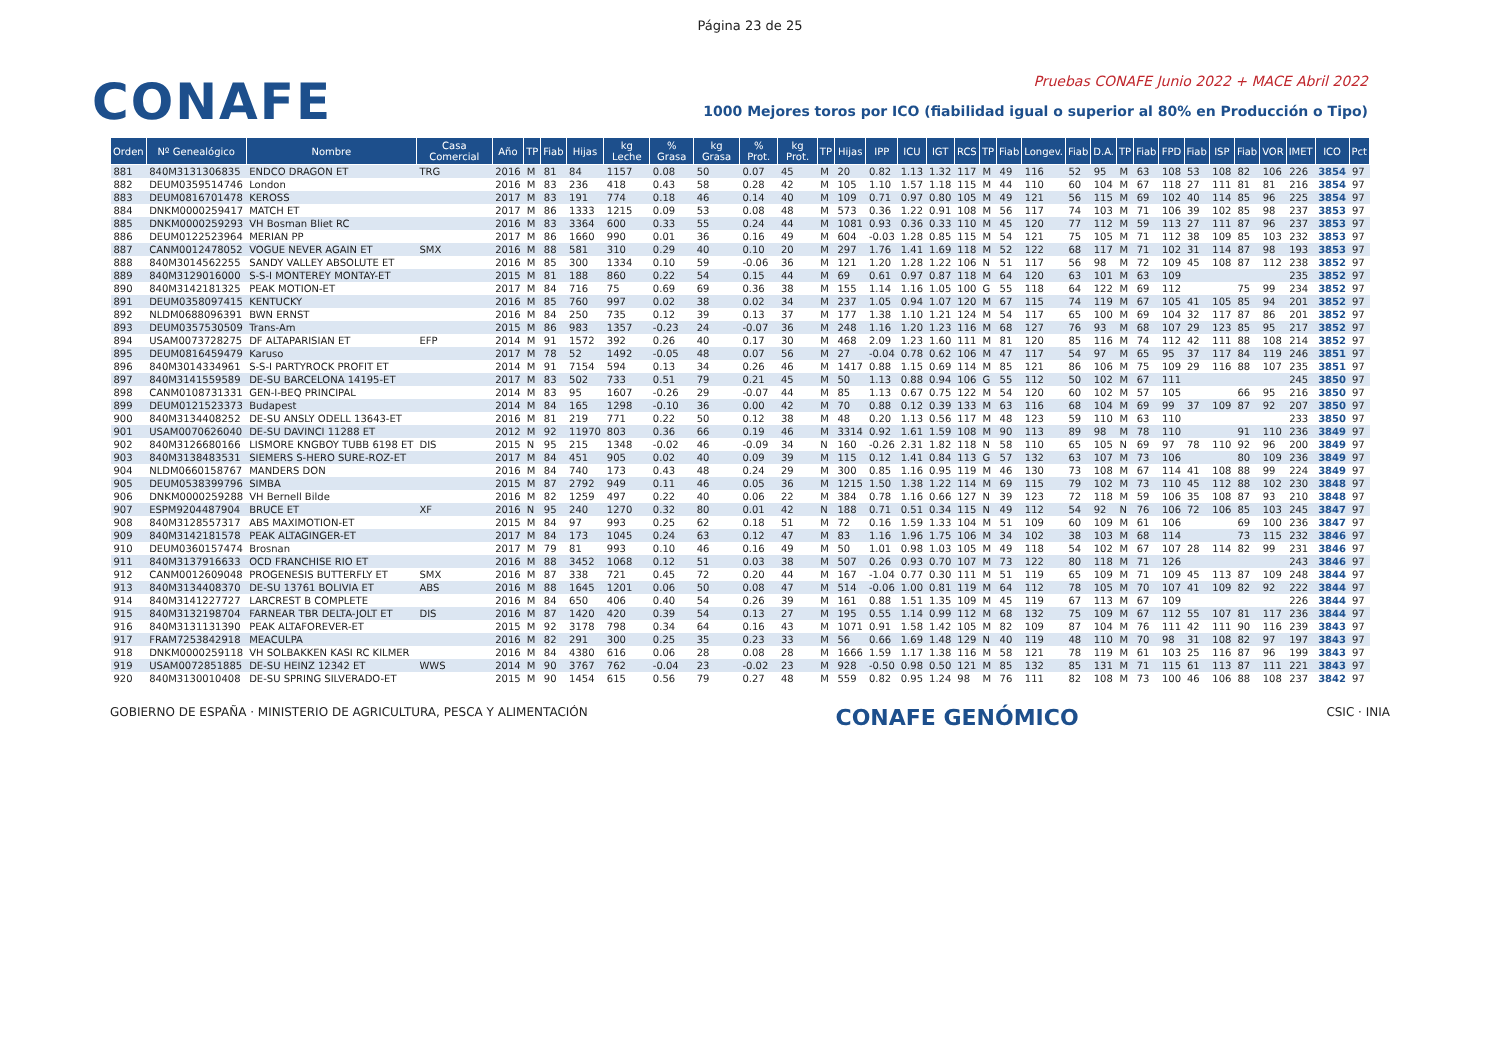Página 23 de 25
CONAFE
Pruebas CONAFE Junio 2022 + MACE Abril 2022
1000 Mejores toros por ICO (fiabilidad igual o superior al 80% en Producción o Tipo)
| Orden | Nº Genealógico | Nombre | Casa Comercial | Año | TP | Fiab | Hijas | kg Leche | % Grasa | kg Grasa | % Prot. | kg Prot. | TP | Hijas | IPP | ICU | IGT | RCS | TP | Fiab | Longev. | Fiab | D.A. | TP | Fiab | FPD | Fiab | ISP | Fiab | VOR | IMET | ICO | Pct |
| --- | --- | --- | --- | --- | --- | --- | --- | --- | --- | --- | --- | --- | --- | --- | --- | --- | --- | --- | --- | --- | --- | --- | --- | --- | --- | --- | --- | --- | --- | --- | --- | --- | --- |
| 881 | 840M3131306835 | ENDCO DRAGON ET | TRG | 2016 | M | 81 | 84 | 1157 | 0.08 | 50 | 0.07 | 45 | M | 20 | 0.82 | 1.13 | 1.32 | 117 | M | 49 | 116 | 52 | 95 | M | 63 | 108 | 53 | 108 | 82 | 106 | 226 | 3854 | 97 |
| 882 | DEUM0359514746 | London | | 2016 | M | 83 | 236 | 418 | 0.43 | 58 | 0.28 | 42 | M | 105 | 1.10 | 1.57 | 1.18 | 115 | M | 44 | 110 | 60 | 104 | M | 67 | 118 | 27 | 111 | 81 | 81 | 216 | 3854 | 97 |
| 883 | DEUM0816701478 | KEROSS | | 2017 | M | 83 | 191 | 774 | 0.18 | 46 | 0.14 | 40 | M | 109 | 0.71 | 0.97 | 0.80 | 105 | M | 49 | 121 | 56 | 115 | M | 69 | 102 | 40 | 114 | 85 | 96 | 225 | 3854 | 97 |
| 884 | DNKM0000259417 | MATCH ET | | 2017 | M | 86 | 1333 | 1215 | 0.09 | 53 | 0.08 | 48 | M | 573 | 0.36 | 1.22 | 0.91 | 108 | M | 56 | 117 | 74 | 103 | M | 71 | 106 | 39 | 102 | 85 | 98 | 237 | 3853 | 97 |
| 885 | DNKM0000259293 | VH Bosman Bliet RC | | 2016 | M | 83 | 3364 | 600 | 0.33 | 55 | 0.24 | 44 | M | 1081 | 0.93 | 0.36 | 0.33 | 110 | M | 45 | 120 | 77 | 112 | M | 59 | 113 | 27 | 111 | 87 | 96 | 237 | 3853 | 97 |
| 886 | DEUM0122523964 | MERIAN PP | | 2017 | M | 86 | 1660 | 990 | 0.01 | 36 | 0.16 | 49 | M | 604 | -0.03 | 1.28 | 0.85 | 115 | M | 54 | 121 | 75 | 105 | M | 71 | 112 | 38 | 109 | 85 | 103 | 232 | 3853 | 97 |
| 887 | CANM0012478052 | VOGUE NEVER AGAIN ET | SMX | 2016 | M | 88 | 581 | 310 | 0.29 | 40 | 0.10 | 20 | M | 297 | 1.76 | 1.41 | 1.69 | 118 | M | 52 | 122 | 68 | 117 | M | 71 | 102 | 31 | 114 | 87 | 98 | 193 | 3853 | 97 |
| 888 | 840M3014562255 | SANDY VALLEY ABSOLUTE ET | | 2016 | M | 85 | 300 | 1334 | 0.10 | 59 | -0.06 | 36 | M | 121 | 1.20 | 1.28 | 1.22 | 106 | N | 51 | 117 | 56 | 98 | M | 72 | 109 | 45 | 108 | 87 | 112 | 238 | 3852 | 97 |
| 889 | 840M3129016000 | S-S-I MONTEREY MONTAY-ET | | 2015 | M | 81 | 188 | 860 | 0.22 | 54 | 0.15 | 44 | M | 69 | 0.61 | 0.97 | 0.87 | 118 | M | 64 | 120 | 63 | 101 | M | 63 | 109 | | | | | 235 | 3852 | 97 |
| 890 | 840M3142181325 | PEAK MOTION-ET | | 2017 | M | 84 | 716 | 75 | 0.69 | 69 | 0.36 | 38 | M | 155 | 1.14 | 1.16 | 1.05 | 100 | G | 55 | 118 | 64 | 122 | M | 69 | 112 | | | 75 | 99 | 234 | 3852 | 97 |
| 891 | DEUM0358097415 | KENTUCKY | | 2016 | M | 85 | 760 | 997 | 0.02 | 38 | 0.02 | 34 | M | 237 | 1.05 | 0.94 | 1.07 | 120 | M | 67 | 115 | 74 | 119 | M | 67 | 105 | 41 | 105 | 85 | 94 | 201 | 3852 | 97 |
| 892 | NLDM0688096391 | BWN ERNST | | 2016 | M | 84 | 250 | 735 | 0.12 | 39 | 0.13 | 37 | M | 177 | 1.38 | 1.10 | 1.21 | 124 | M | 54 | 117 | 65 | 100 | M | 69 | 104 | 32 | 117 | 87 | 86 | 201 | 3852 | 97 |
| 893 | DEUM0357530509 | Trans-Am | | 2015 | M | 86 | 983 | 1357 | -0.23 | 24 | -0.07 | 36 | M | 248 | 1.16 | 1.20 | 1.23 | 116 | M | 68 | 127 | 76 | 93 | M | 68 | 107 | 29 | 123 | 85 | 95 | 217 | 3852 | 97 |
| 894 | USAM0073728275 | DF ALTAPARISIAN ET | EFP | 2014 | M | 91 | 1572 | 392 | 0.26 | 40 | 0.17 | 30 | M | 468 | 2.09 | 1.23 | 1.60 | 111 | M | 81 | 120 | 85 | 116 | M | 74 | 112 | 42 | 111 | 88 | 108 | 214 | 3852 | 97 |
| 895 | DEUM0816459479 | Karuso | | 2017 | M | 78 | 52 | 1492 | -0.05 | 48 | 0.07 | 56 | M | 27 | -0.04 | 0.78 | 0.62 | 106 | M | 47 | 117 | 54 | 97 | M | 65 | 95 | 37 | 117 | 84 | 119 | 246 | 3851 | 97 |
| 896 | 840M3014334961 | S-S-I PARTYROCK PROFIT ET | | 2014 | M | 91 | 7154 | 594 | 0.13 | 34 | 0.26 | 46 | M | 1417 | 0.88 | 1.15 | 0.69 | 114 | M | 85 | 121 | 86 | 106 | M | 75 | 109 | 29 | 116 | 88 | 107 | 235 | 3851 | 97 |
| 897 | 840M3141559589 | DE-SU BARCELONA 14195-ET | | 2017 | M | 83 | 502 | 733 | 0.51 | 79 | 0.21 | 45 | M | 50 | 1.13 | 0.88 | 0.94 | 106 | G | 55 | 112 | 50 | 102 | M | 67 | 111 | | | | | 245 | 3850 | 97 |
| 898 | CANM0108731331 | GEN-I-BEQ PRINCIPAL | | 2014 | M | 83 | 95 | 1607 | -0.26 | 29 | -0.07 | 44 | M | 85 | 1.13 | 0.67 | 0.75 | 122 | M | 54 | 120 | 60 | 102 | M | 57 | 105 | | | 66 | 95 | 216 | 3850 | 97 |
| 899 | DEUM0121523373 | Budapest | | 2014 | M | 84 | 165 | 1298 | -0.10 | 36 | 0.00 | 42 | M | 70 | 0.88 | 0.12 | 0.39 | 133 | M | 63 | 116 | 68 | 104 | M | 69 | 99 | 37 | 109 | 87 | 92 | 207 | 3850 | 97 |
| 900 | 840M3134408252 | DE-SU ANSLY ODELL 13643-ET | | 2016 | M | 81 | 219 | 771 | 0.22 | 50 | 0.12 | 38 | M | 48 | 0.20 | 1.13 | 0.56 | 117 | M | 48 | 123 | 59 | 110 | M | 63 | 110 | | | | | 233 | 3850 | 97 |
| 901 | USAM0070626040 | DE-SU DAVINCI 11288 ET | | 2012 | M | 92 | 11970 | 803 | 0.36 | 66 | 0.19 | 46 | M | 3314 | 0.92 | 1.61 | 1.59 | 108 | M | 90 | 113 | 89 | 98 | M | 78 | 110 | | | 91 | 110 | 236 | 3849 | 97 |
| 902 | 840M3126680166 | LISMORE KNGBOY TUBB 6198 ET | DIS | 2015 | N | 95 | 215 | 1348 | -0.02 | 46 | -0.09 | 34 | N | 160 | -0.26 | 2.31 | 1.82 | 118 | N | 58 | 110 | 65 | 105 | N | 69 | 97 | 78 | 110 | 92 | 96 | 200 | 3849 | 97 |
| 903 | 840M3138483531 | SIEMERS S-HERO SURE-ROZ-ET | | 2017 | M | 84 | 451 | 905 | 0.02 | 40 | 0.09 | 39 | M | 115 | 0.12 | 1.41 | 0.84 | 113 | G | 57 | 132 | 63 | 107 | M | 73 | 106 | | | 80 | 109 | 236 | 3849 | 97 |
| 904 | NLDM0660158767 | MANDERS DON | | 2016 | M | 84 | 740 | 173 | 0.43 | 48 | 0.24 | 29 | M | 300 | 0.85 | 1.16 | 0.95 | 119 | M | 46 | 130 | 73 | 108 | M | 67 | 114 | 41 | 108 | 88 | 99 | 224 | 3849 | 97 |
| 905 | DEUM0538399796 | SIMBA | | 2015 | M | 87 | 2792 | 949 | 0.11 | 46 | 0.05 | 36 | M | 1215 | 1.50 | 1.38 | 1.22 | 114 | M | 69 | 115 | 79 | 102 | M | 73 | 110 | 45 | 112 | 88 | 102 | 230 | 3848 | 97 |
| 906 | DNKM0000259288 | VH Bernell Bilde | | 2016 | M | 82 | 1259 | 497 | 0.22 | 40 | 0.06 | 22 | M | 384 | 0.78 | 1.16 | 0.66 | 127 | N | 39 | 123 | 72 | 118 | M | 59 | 106 | 35 | 108 | 87 | 93 | 210 | 3848 | 97 |
| 907 | ESPM9204487904 | BRUCE ET | XF | 2016 | N | 95 | 240 | 1270 | 0.32 | 80 | 0.01 | 42 | N | 188 | 0.71 | 0.51 | 0.34 | 115 | N | 49 | 112 | 54 | 92 | N | 76 | 106 | 72 | 106 | 85 | 103 | 245 | 3847 | 97 |
| 908 | 840M3128557317 | ABS MAXIMOTION-ET | | 2015 | M | 84 | 97 | 993 | 0.25 | 62 | 0.18 | 51 | M | 72 | 0.16 | 1.59 | 1.33 | 104 | M | 51 | 109 | 60 | 109 | M | 61 | 106 | | | 69 | 100 | 236 | 3847 | 97 |
| 909 | 840M3142181578 | PEAK ALTAGINGER-ET | | 2017 | M | 84 | 173 | 1045 | 0.24 | 63 | 0.12 | 47 | M | 83 | 1.16 | 1.96 | 1.75 | 106 | M | 34 | 102 | 38 | 103 | M | 68 | 114 | | | 73 | 115 | 232 | 3846 | 97 |
| 910 | DEUM0360157474 | Brosnan | | 2017 | M | 79 | 81 | 993 | 0.10 | 46 | 0.16 | 49 | M | 50 | 1.01 | 0.98 | 1.03 | 105 | M | 49 | 118 | 54 | 102 | M | 67 | 107 | 28 | 114 | 82 | 99 | 231 | 3846 | 97 |
| 911 | 840M3137916633 | OCD FRANCHISE RIO ET | | 2016 | M | 88 | 3452 | 1068 | 0.12 | 51 | 0.03 | 38 | M | 507 | 0.26 | 0.93 | 0.70 | 107 | M | 73 | 122 | 80 | 118 | M | 71 | 126 | | | | | 243 | 3846 | 97 |
| 912 | CANM0012609048 | PROGENESIS BUTTERFLY ET | SMX | 2016 | M | 87 | 338 | 721 | 0.45 | 72 | 0.20 | 44 | M | 167 | -1.04 | 0.77 | 0.30 | 111 | M | 51 | 119 | 65 | 109 | M | 71 | 109 | 45 | 113 | 87 | 109 | 248 | 3844 | 97 |
| 913 | 840M3134408370 | DE-SU 13761 BOLIVIA ET | ABS | 2016 | M | 88 | 1645 | 1201 | 0.06 | 50 | 0.08 | 47 | M | 514 | -0.06 | 1.00 | 0.81 | 119 | M | 64 | 112 | 78 | 105 | M | 70 | 107 | 41 | 109 | 82 | 92 | 222 | 3844 | 97 |
| 914 | 840M3141227727 | LARCREST B COMPLETE | | 2016 | M | 84 | 650 | 406 | 0.40 | 54 | 0.26 | 39 | M | 161 | 0.88 | 1.51 | 1.35 | 109 | M | 45 | 119 | 67 | 113 | M | 67 | 109 | | | | | 226 | 3844 | 97 |
| 915 | 840M3132198704 | FARNEAR TBR DELTA-JOLT ET | DIS | 2016 | M | 87 | 1420 | 420 | 0.39 | 54 | 0.13 | 27 | M | 195 | 0.55 | 1.14 | 0.99 | 112 | M | 68 | 132 | 75 | 109 | M | 67 | 112 | 55 | 107 | 81 | 117 | 236 | 3844 | 97 |
| 916 | 840M3131131390 | PEAK ALTAFOREVER-ET | | 2015 | M | 92 | 3178 | 798 | 0.34 | 64 | 0.16 | 43 | M | 1071 | 0.91 | 1.58 | 1.42 | 105 | M | 82 | 109 | 87 | 104 | M | 76 | 111 | 42 | 111 | 90 | 116 | 239 | 3843 | 97 |
| 917 | FRAM7253842918 | MEACULPA | | 2016 | M | 82 | 291 | 300 | 0.25 | 35 | 0.23 | 33 | M | 56 | 0.66 | 1.69 | 1.48 | 129 | N | 40 | 119 | 48 | 110 | M | 70 | 98 | 31 | 108 | 82 | 97 | 197 | 3843 | 97 |
| 918 | DNKM0000259118 | VH SOLBAKKEN KASI RC KILMER | | 2016 | M | 84 | 4380 | 616 | 0.06 | 28 | 0.08 | 28 | M | 1666 | 1.59 | 1.17 | 1.38 | 116 | M | 58 | 121 | 78 | 119 | M | 61 | 103 | 25 | 116 | 87 | 96 | 199 | 3843 | 97 |
| 919 | USAM0072851885 | DE-SU HEINZ 12342 ET | WWS | 2014 | M | 90 | 3767 | 762 | -0.04 | 23 | -0.02 | 23 | M | 928 | -0.50 | 0.98 | 0.50 | 121 | M | 85 | 132 | 85 | 131 | M | 71 | 115 | 61 | 113 | 87 | 111 | 221 | 3843 | 97 |
| 920 | 840M3130010408 | DE-SU SPRING SILVERADO-ET | | 2015 | M | 90 | 1454 | 615 | 0.56 | 79 | 0.27 | 48 | M | 559 | 0.82 | 0.95 | 1.24 | 98 | M | 76 | 111 | 82 | 108 | M | 73 | 100 | 46 | 106 | 88 | 108 | 237 | 3842 | 97 |
GOBIERNO DE ESPAÑA · MINISTERIO DE AGRICULTURA, PESCA Y ALIMENTACIÓN CONAFE GENÓMICO CSIC · INIA